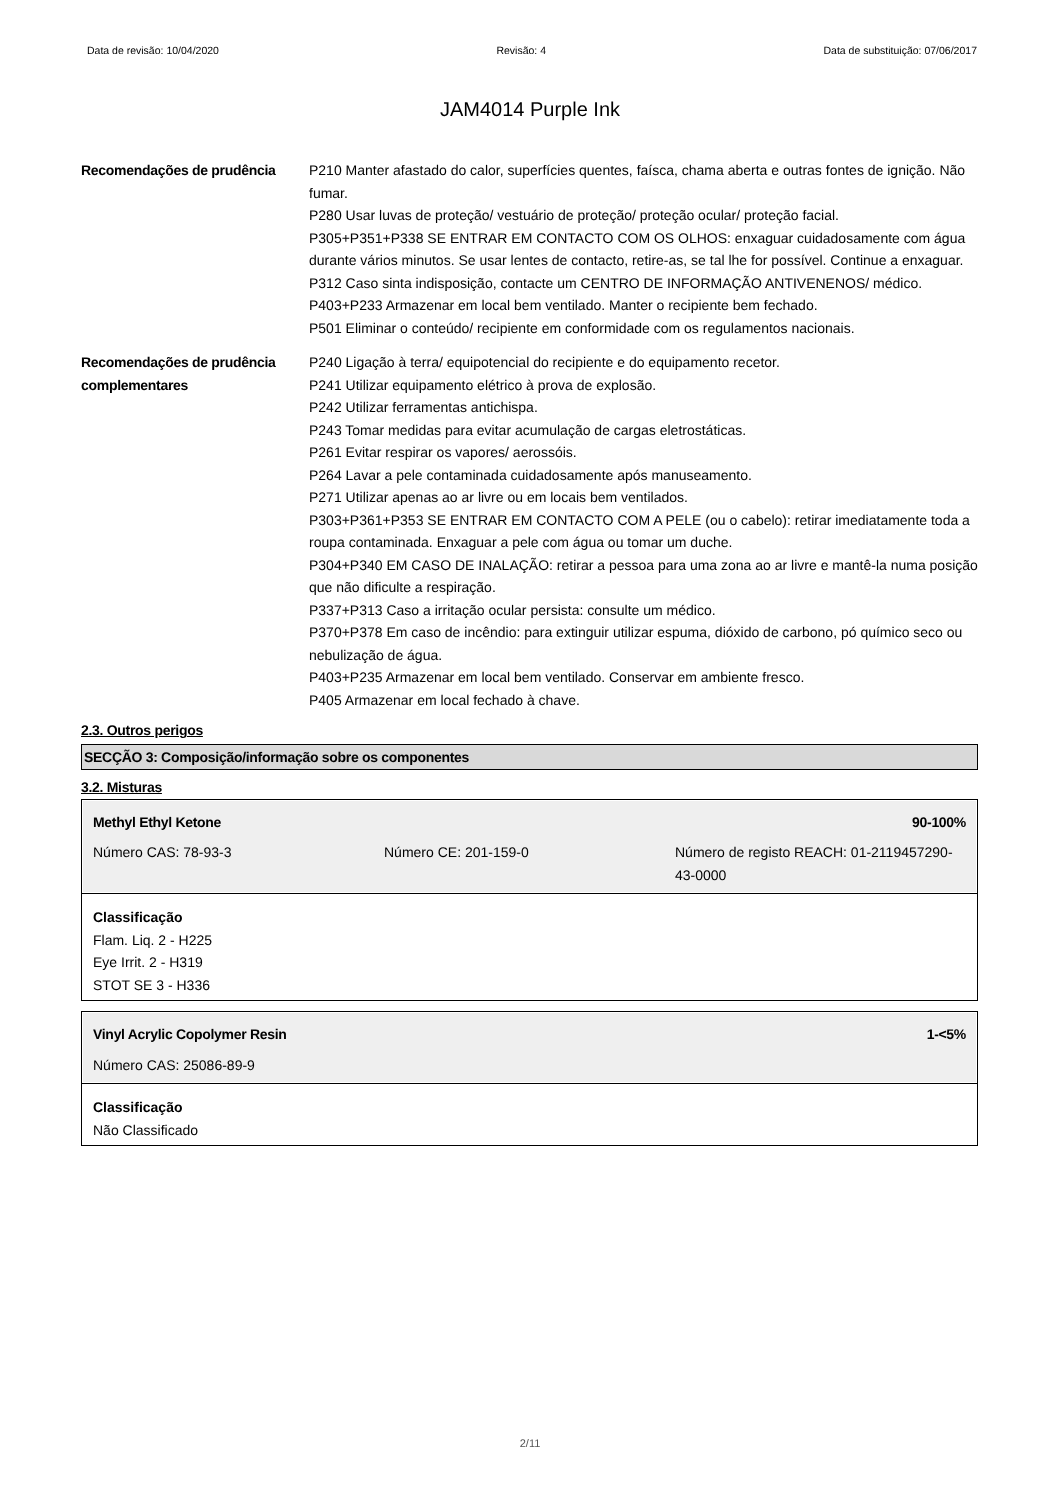Data de revisão: 10/04/2020 Revisão: 4 Data de substituição: 07/06/2017
JAM4014 Purple Ink
Recomendações de prudência P210 Manter afastado do calor, superfícies quentes, faísca, chama aberta e outras fontes de ignição. Não fumar.
P280 Usar luvas de proteção/ vestuário de proteção/ proteção ocular/ proteção facial.
P305+P351+P338 SE ENTRAR EM CONTACTO COM OS OLHOS: enxaguar cuidadosamente com água durante vários minutos. Se usar lentes de contacto, retire-as, se tal lhe for possível. Continue a enxaguar.
P312 Caso sinta indisposição, contacte um CENTRO DE INFORMAÇÃO ANTIVENENOS/ médico.
P403+P233 Armazenar em local bem ventilado. Manter o recipiente bem fechado.
P501 Eliminar o conteúdo/ recipiente em conformidade com os regulamentos nacionais.
Recomendações de prudência complementares
P240 Ligação à terra/ equipotencial do recipiente e do equipamento recetor.
P241 Utilizar equipamento elétrico à prova de explosão.
P242 Utilizar ferramentas antichispa.
P243 Tomar medidas para evitar acumulação de cargas eletrostáticas.
P261 Evitar respirar os vapores/ aerossóis.
P264 Lavar a pele contaminada cuidadosamente após manuseamento.
P271 Utilizar apenas ao ar livre ou em locais bem ventilados.
P303+P361+P353 SE ENTRAR EM CONTACTO COM A PELE (ou o cabelo): retirar imediatamente toda a roupa contaminada. Enxaguar a pele com água ou tomar um duche.
P304+P340 EM CASO DE INALAÇÃO: retirar a pessoa para uma zona ao ar livre e mantê-la numa posição que não dificulte a respiração.
P337+P313 Caso a irritação ocular persista: consulte um médico.
P370+P378 Em caso de incêndio: para extinguir utilizar espuma, dióxido de carbono, pó químico seco ou nebulização de água.
P403+P235 Armazenar em local bem ventilado. Conservar em ambiente fresco.
P405 Armazenar em local fechado à chave.
2.3. Outros perigos
SECÇÃO 3: Composição/informação sobre os componentes
3.2. Misturas
Methyl Ethyl Ketone 90-100%
Número CAS: 78-93-3 Número CE: 201-159-0 Número de registo REACH: 01-2119457290-43-0000
Classificação
Flam. Liq. 2 - H225
Eye Irrit. 2 - H319
STOT SE 3 - H336
Vinyl Acrylic Copolymer Resin 1-<5%
Número CAS: 25086-89-9
Classificação
Não Classificado
2/11